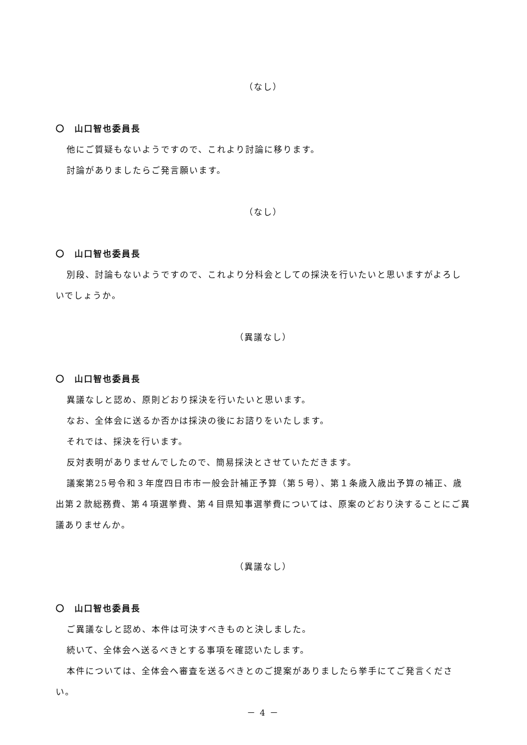（なし）
〇　山口智也委員長
他にご質疑もないようですので、これより討論に移ります。
討論がありましたらご発言願います。
（なし）
〇　山口智也委員長
別段、討論もないようですので、これより分科会としての採決を行いたいと思いますがよろしいでしょうか。
（異議なし）
〇　山口智也委員長
異議なしと認め、原則どおり採決を行いたいと思います。
なお、全体会に送るか否かは採決の後にお諮りをいたします。
それでは、採決を行います。
反対表明がありませんでしたので、簡易採決とさせていただきます。
議案第25号令和３年度四日市市一般会計補正予算（第５号）、第１条歳入歳出予算の補正、歳出第２款総務費、第４項選挙費、第４目県知事選挙費については、原案のどおり決することにご異議ありませんか。
（異議なし）
〇　山口智也委員長
ご異議なしと認め、本件は可決すべきものと決しました。
続いて、全体会へ送るべきとする事項を確認いたします。
本件については、全体会へ審査を送るべきとのご提案がありましたら挙手にてご発言ください。
－ 4 －